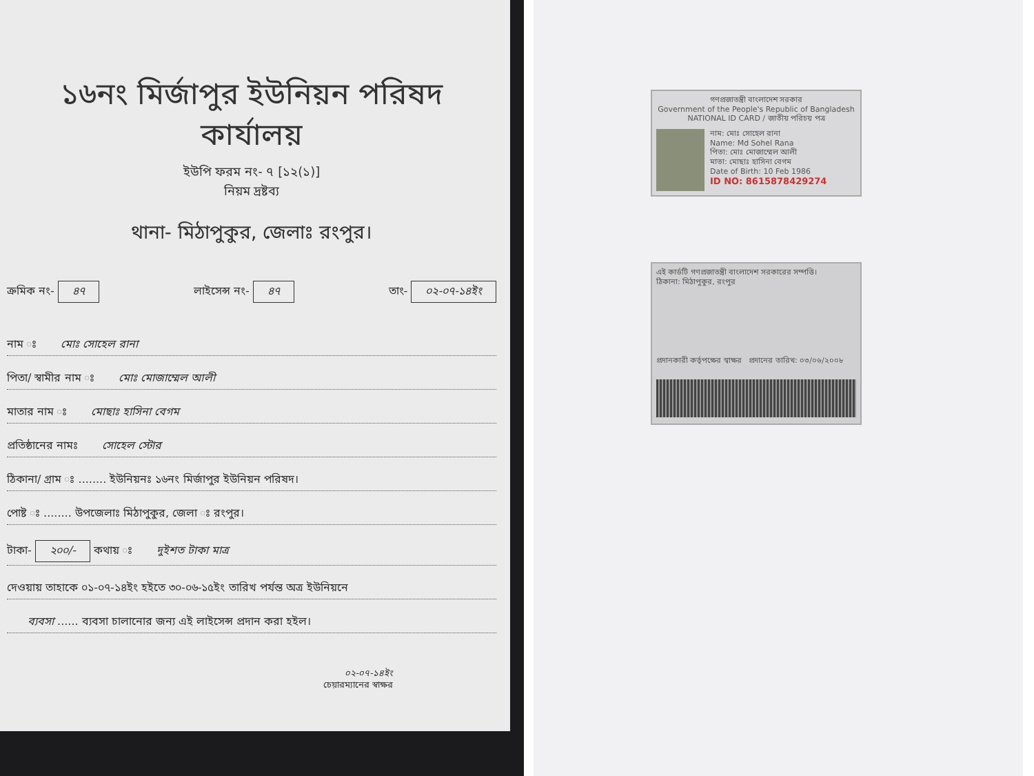১৬নং মির্জাপুর ইউনিয়ন পরিষদ কার্যালয়
ইউপি ফরম নং- ৭ [১২(১)]
নিয়ম দ্রষ্টব্য
থানা- মিঠাপুকুর, জেলাঃ রংপুর।
ক্রমিক নং- ৪৭ লাইসেন্স নং- ৪৭ তাং- ০২-০৭-১৪ইং
নাম ঃ মোঃ সোহেল রানা
পিতা/ স্বামীর নাম ঃ মোঃ মোজাম্মেল আলী
মাতার নাম ঃ মোছাঃ হাসিনা বেগম
প্রতিষ্ঠানের নামঃ সোহেল স্টোর
ঠিকানা/ গ্রাম ঃ ........ ইউনিয়নঃ ১৬নং মির্জাপুর ইউনিয়ন পরিষদ।
পোষ্ট ঃ ........ উপজেলাঃ মিঠাপুকুর, জেলা ঃ রংপুর।
টাকা- ২০০/- কথায় ঃ দুইশত টাকা মাত্র
দেওয়ায় তাহাকে ০১-০৭-১৪ইং হইতে ৩০-০৬-১৫ইং তারিখ পর্যন্ত অত্র ইউনিয়নে
ব্যবসা ...... ব্যবসা চালানোর জন্য এই লাইসেন্স প্রদান করা হইল।
০২-০৭-১৪ইং
চেয়ারম্যানের স্বাক্ষর
গণপ্রজাতন্ত্রী বাংলাদেশ সরকার
Government of the People's Republic of Bangladesh
NATIONAL ID CARD / জাতীয় পরিচয় পত্র
নাম: মোঃ সোহেল রানা
Name: Md Sohel Rana
পিতা: মোঃ মোজাম্মেল আলী
মাতা: মোছাঃ হাসিনা বেগম
Date of Birth: 10 Feb 1986
ID NO: 8615878429274
এই কার্ডটি গণপ্রজাতন্ত্রী বাংলাদেশ সরকারের সম্পত্তি।
ঠিকানা: মিঠাপুকুর, রংপুর
প্রদানকারী কর্তৃপক্ষের স্বাক্ষর প্রদানের তারিখ: ০৩/০৬/২০০৮